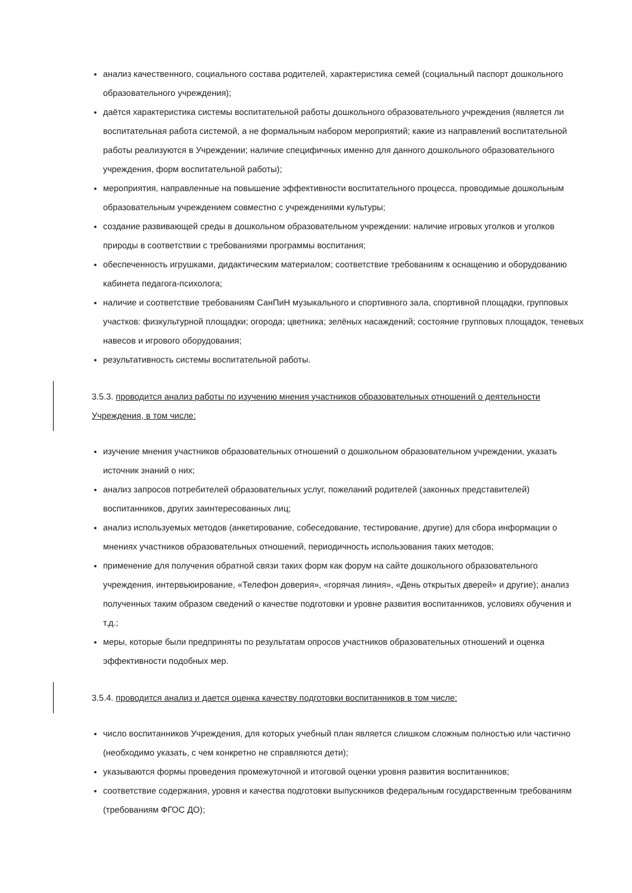анализ качественного, социального состава родителей, характеристика семей (социальный паспорт дошкольного образовательного учреждения);
даётся характеристика системы воспитательной работы дошкольного образовательного учреждения (является ли воспитательная работа системой, а не формальным набором мероприятий; какие из направлений воспитательной работы реализуются в Учреждении; наличие специфичных именно для данного дошкольного образовательного учреждения, форм воспитательной работы);
мероприятия, направленные на повышение эффективности воспитательного процесса, проводимые дошкольным образовательным учреждением совместно с учреждениями культуры;
создание развивающей среды в дошкольном образовательном учреждении: наличие игровых уголков и уголков природы в соответствии с требованиями программы воспитания;
обеспеченность игрушками, дидактическим материалом; соответствие требованиям к оснащению и оборудованию кабинета педагога-психолога;
наличие и соответствие требованиям СанПиН музыкального и спортивного зала, спортивной площадки, групповых участков: физкультурной площадки; огорода; цветника; зелёных насаждений; состояние групповых площадок, теневых навесов и игрового оборудования;
результативность системы воспитательной работы.
3.5.3. проводится анализ работы по изучению мнения участников образовательных отношений о деятельности Учреждения, в том числе:
изучение мнения участников образовательных отношений о дошкольном образовательном учреждении, указать источник знаний о них;
анализ запросов потребителей образовательных услуг, пожеланий родителей (законных представителей) воспитанников, других заинтересованных лиц;
анализ используемых методов (анкетирование, собеседование, тестирование, другие) для сбора информации о мнениях участников образовательных отношений, периодичность использования таких методов;
применение для получения обратной связи таких форм как форум на сайте дошкольного образовательного учреждения, интервьюирование, «Телефон доверия», «горячая линия», «День открытых дверей» и другие); анализ полученных таким образом сведений о качестве подготовки и уровне развития воспитанников, условиях обучения и т.д.;
меры, которые были предприняты по результатам опросов участников образовательных отношений и оценка эффективности подобных мер.
3.5.4. проводится анализ и дается оценка качеству подготовки воспитанников в том числе:
число воспитанников Учреждения, для которых учебный план является слишком сложным полностью или частично (необходимо указать, с чем конкретно не справляются дети);
указываются формы проведения промежуточной и итоговой оценки уровня развития воспитанников;
соответствие содержания, уровня и качества подготовки выпускников федеральным государственным требованиям (требованиям ФГОС ДО);